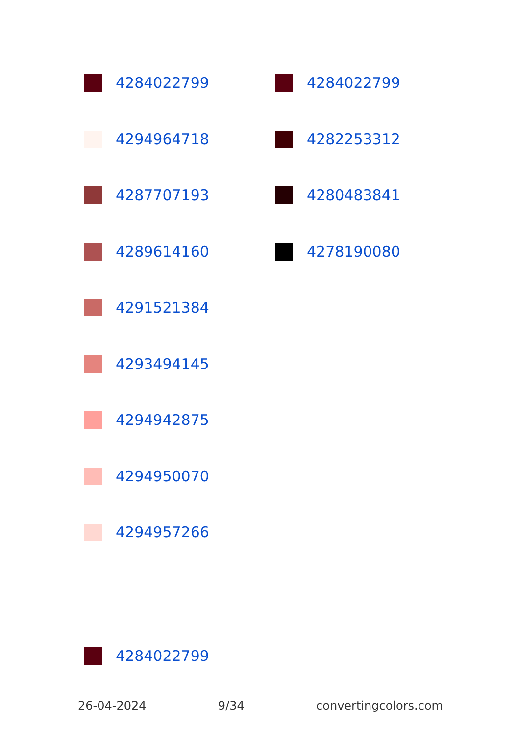4284022799
4294964718
4287707193
4289614160
4291521384
4293494145
4294942875
4294950070
4294957266
4284022799
4282253312
4280483841
4278190080
4284022799
26-04-2024 9/34 convertingcolors.com